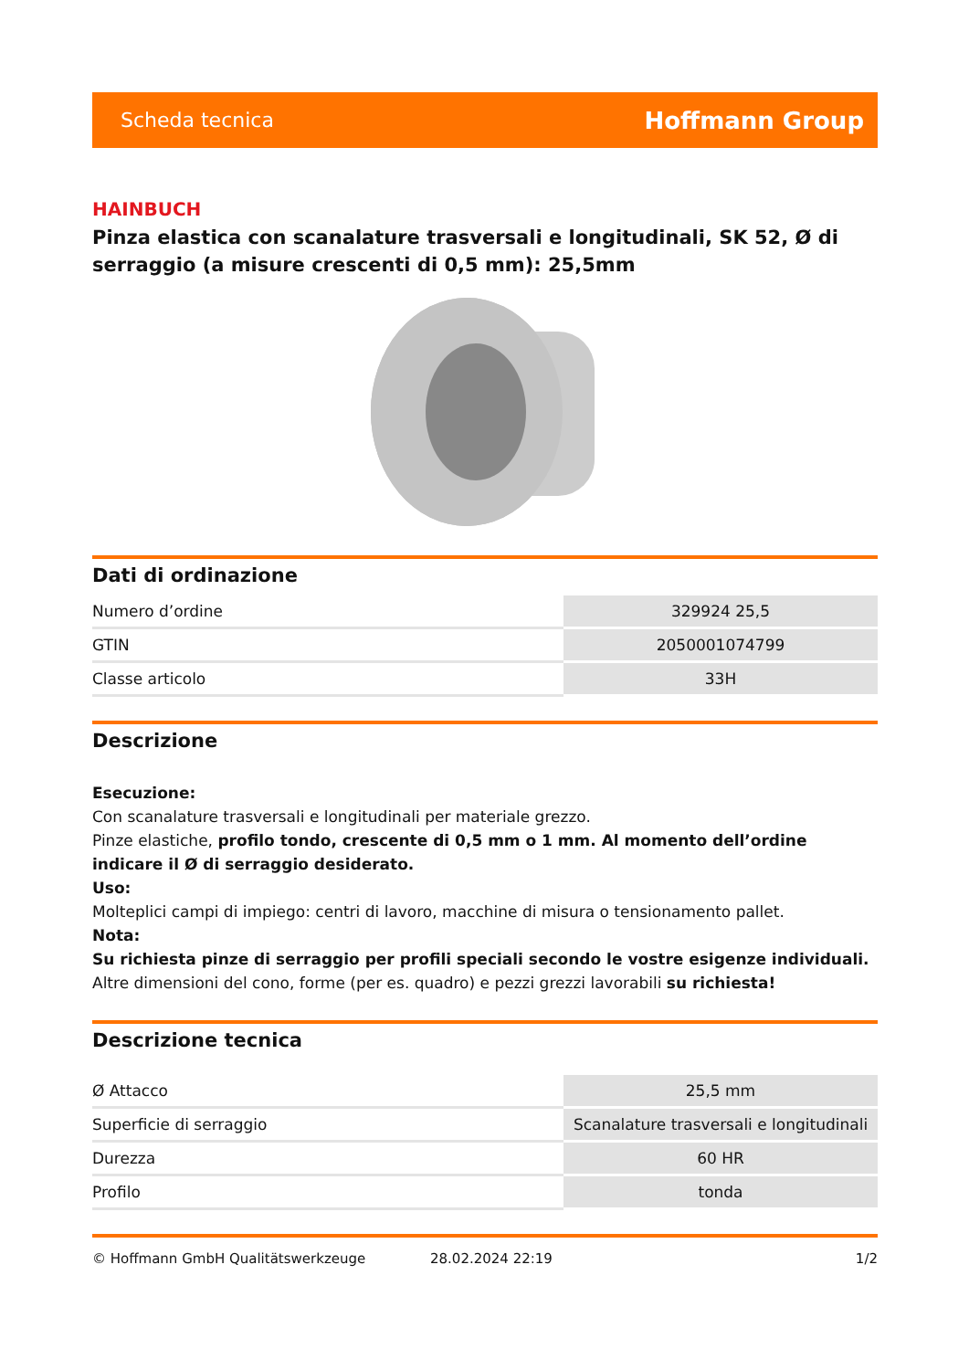Scheda tecnica Hoffmann Group
HAINBUCH
Pinza elastica con scanalature trasversali e longitudinali, SK 52, Ø di serraggio (a misure crescenti di 0,5 mm): 25,5mm
Dati di ordinazione
| Numero d’ordine | 329924 25,5 |
| GTIN | 2050001074799 |
| Classe articolo | 33H |
Descrizione
Esecuzione:
Con scanalature trasversali e longitudinali per materiale grezzo.
Pinze elastiche, profilo tondo, crescente di 0,5 mm o 1 mm. Al momento dell’ordine indicare il Ø di serraggio desiderato.
Uso:
Molteplici campi di impiego: centri di lavoro, macchine di misura o tensionamento pallet.
Nota:
Su richiesta pinze di serraggio per profili speciali secondo le vostre esigenze individuali.
Altre dimensioni del cono, forme (per es. quadro) e pezzi grezzi lavorabili su richiesta!
Descrizione tecnica
| Ø Attacco | 25,5 mm |
| Superficie di serraggio | Scanalature trasversali e longitudinali |
| Durezza | 60 HR |
| Profilo | tonda |
© Hoffmann GmbH Qualitätswerkzeuge 28.02.2024 22:19 1/2